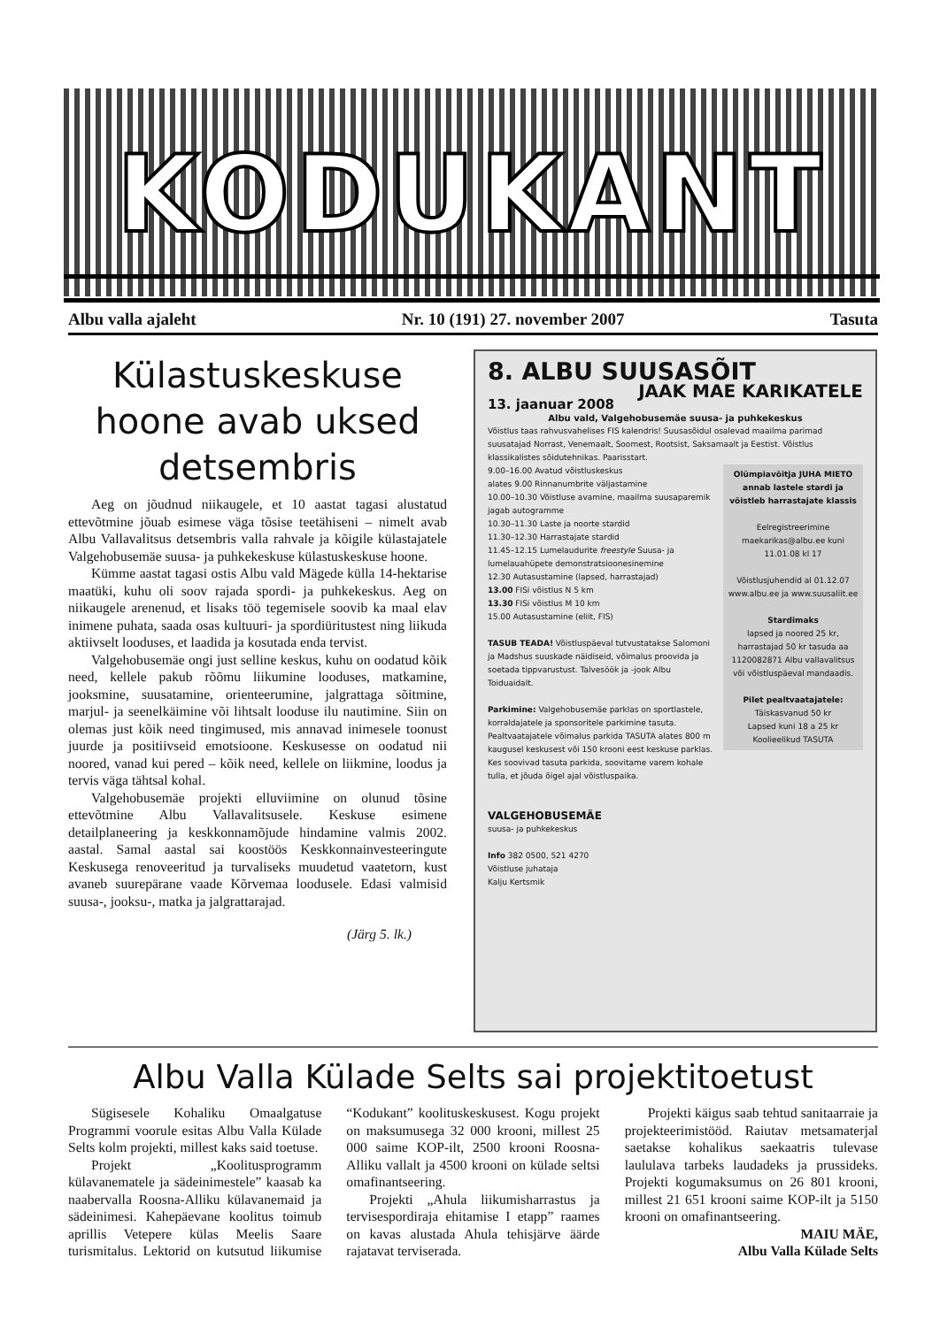KODUKANT
Albu valla ajaleht Nr. 10 (191) 27. november 2007 Tasuta
Külastuskeskuse hoone avab uksed detsembris
Aeg on jõudnud niikaugele, et 10 aastat tagasi alustatud ettevõtmine jõuab esimese väga tõsise teetähiseni – nimelt avab Albu Vallavalitsus detsembris valla rahvale ja kõigile külastajatele Valgehobusemäe suusa- ja puhkekeskuse külastuskeskuse hoone.
Kümme aastat tagasi ostis Albu vald Mägede külla 14-hektarise maatüki, kuhu oli soov rajada spordi- ja puhkekeskus. Aeg on niikaugele arenenud, et lisaks töö tegemisele soovib ka maal elav inimene puhata, saada osas kultuuri- ja spordiüritustest ning liikuda aktiivselt looduses, et laadida ja kosutada enda tervist.
Valgehobusemäe ongi just selline keskus, kuhu on oodatud kõik need, kellele pakub rõõmu liikumine looduses, matkamine, jooksmine, suusatamine, orienteerumine, jalgrattaga sõitmine, marjul- ja seenelkäimine või lihtsalt looduse ilu nautimine. Siin on olemas just kõik need tingimused, mis annavad inimesele toonust juurde ja positiivseid emotsioone. Keskusesse on oodatud nii noored, vanad kui pered – kõik need, kellele on liikmine, loodus ja tervis väga tähtsal kohal.
Valgehobusemäe projekti elluviimine on olunud tõsine ettevõtmine Albu Vallavalitsusele. Keskuse esimene detailplaneering ja keskkonnamõjude hindamine valmis 2002. aastal. Samal aastal sai koostöös Keskkonnainvesteeringute Keskusega renoveeritud ja turvaliseks muudetud vaatetorn, kust avaneb suurepärane vaade Kõrvemaa loodusele. Edasi valmisid suusa-, jooksu-, matka ja jalgrattarajad.
(Järg 5. lk.)
8. ALBU SUUSASÕIT
JAAK MAE KARIKATELE
13. jaanuar 2008
Albu vald, Valgehobusemäe suusa- ja puhkekeskus
Võistlus taas rahvusvahelises FIS kalendris! Suusasõidul osalevad maailma parimad suusatajad Norrast, Venemaalt, Soomest, Rootsist, Saksamaalt ja Eestist. Võistlus klassikalistes sõidutehnikas. Paarisstart.
Olümpiavõitja JUHA MIETO annab lastele stardi ja võistleb harrastajate klassis
Eelregistreerimine maekarikas@albu.ee kuni 11.01.08 kl 17
Võistlusjuhendid al 01.12.07 www.albu.ee ja www.suusaliit.ee
Stardimaks
lapsed ja noored 25 kr, harrastajad 50 kr tasuda aa 1120082871 Albu vallavalitsus või võistluspäeval mandaadis.
Pilet pealtvaatajatele:
Täiskasvanud 50 kr
Lapsed kuni 18 a 25 kr
Koolieelikud TASUTA
9.00–16.00 Avatud võistluskeskus
alates 9.00 Rinnanumbrite väljastamine
10.00–10.30 Võistluse avamine, maailma suusaparemik jagab autogramme
10.30–11.30 Laste ja noorte stardid
11.30–12.30 Harrastajate stardid
11.45–12.15 Lumelaudurite freestyle Suusa- ja lumelauahüpete demonstratsioonesinemine
12.30 Autasustamine (lapsed, harrastajad)
13.00 FISi võistlus N 5 km
13.30 FISi võistlus M 10 km
15.00 Autasustamine (eliit, FIS)
TASUB TEADA! Võistluspäeval tutvustatakse Salomoni ja Madshus suuskade näidiseid, võimalus proovida ja soetada tippvarustust. Talvesöök ja -jook Albu Toiduaidalt.
Parkimine: Valgehobusemäe parklas on sportlastele, korraldajatele ja sponsoritele parkimine tasuta. Pealtvaatajatele võimalus parkida TASUTA alates 800 m kaugusel keskusest või 150 krooni eest keskuse parklas. Kes soovivad tasuta parkida, soovitame varem kohale tulla, et jõuda õigel ajal võistluspaika.
VALGEHOBUSEMÄE
suusa- ja puhkekeskus
Info 382 0500, 521 4270
Võistluse juhataja
Kalju Kertsmik
Albu Valla Külade Selts sai projektitoetust
Sügisesele Kohaliku Omaalgatuse Programmi voorule esitas Albu Valla Külade Selts kolm projekti, millest kaks said toetuse.
Projekt „Koolitusprogramm külavanematele ja sädeinimestele” kaasab ka naabervalla Roosna-Alliku külavanemaid ja sädeinimesi. Kahepäevane koolitus toimub aprillis Vetepere külas Meelis Saare turismitalus. Lektorid on kutsutud liikumise “Kodukant” koolituskeskusest. Kogu projekt on maksumusega 32 000 krooni, millest 25 000 saime KOP-ilt, 2500 krooni Roosna-Alliku vallalt ja 4500 krooni on külade seltsi omafinantseering.
Projekti „Ahula liikumisharrastus ja tervisespordiraja ehitamise I etapp” raames on kavas alustada Ahula tehisjärve äärde rajatavat terviserada.
Projekti käigus saab tehtud sanitaarraie ja projekteerimistööd. Raiutav metsamaterjal saetakse kohalikus saekaatris tulevase laululava tarbeks laudadeks ja prussideks. Projekti kogumaksumus on 26 801 krooni, millest 21 651 krooni saime KOP-ilt ja 5150 krooni on omafinantseering.
MAIU MÄE,
Albu Valla Külade Selts